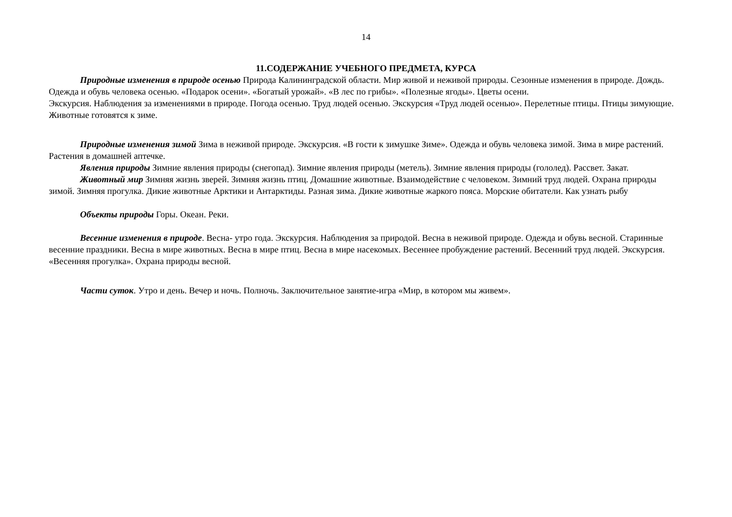14
11.СОДЕРЖАНИЕ УЧЕБНОГО ПРЕДМЕТА, КУРСА
Природные изменения в природе осенью Природа Калининградской области. Мир живой и неживой природы. Сезонные изменения в природе. Дождь. Одежда и обувь человека осенью. «Подарок осени». «Богатый урожай». «В лес по грибы». «Полезные ягоды». Цветы осени.
Экскурсия. Наблюдения за изменениями в природе. Погода осенью. Труд людей осенью. Экскурсия «Труд людей осенью». Перелетные птицы. Птицы зимующие. Животные готовятся к зиме.
Природные изменения зимой Зима в неживой природе. Экскурсия. «В гости к зимушке Зиме». Одежда и обувь человека зимой. Зима в мире растений. Растения в домашней аптечке.
Явления природы Зимние явления природы (снегопад). Зимние явления природы (метель). Зимние явления природы (гололед). Рассвет. Закат.
Животный мир Зимняя жизнь зверей. Зимняя жизнь птиц. Домашние животные. Взаимодействие с человеком. Зимний труд людей. Охрана природы зимой. Зимняя прогулка. Дикие животные Арктики и Антарктиды. Разная зима. Дикие животные жаркого пояса. Морские обитатели. Как узнать рыбу
Объекты природы Горы. Океан. Реки.
Весенние изменения в природе. Весна- утро года. Экскурсия. Наблюдения за природой. Весна в неживой природе. Одежда и обувь весной. Старинные весенние праздники. Весна в мире животных. Весна в мире птиц. Весна в мире насекомых. Весеннее пробуждение растений. Весенний труд людей. Экскурсия. «Весенняя прогулка». Охрана природы весной.
Части суток. Утро и день. Вечер и ночь. Полночь. Заключительное занятие-игра «Мир, в котором мы живем».